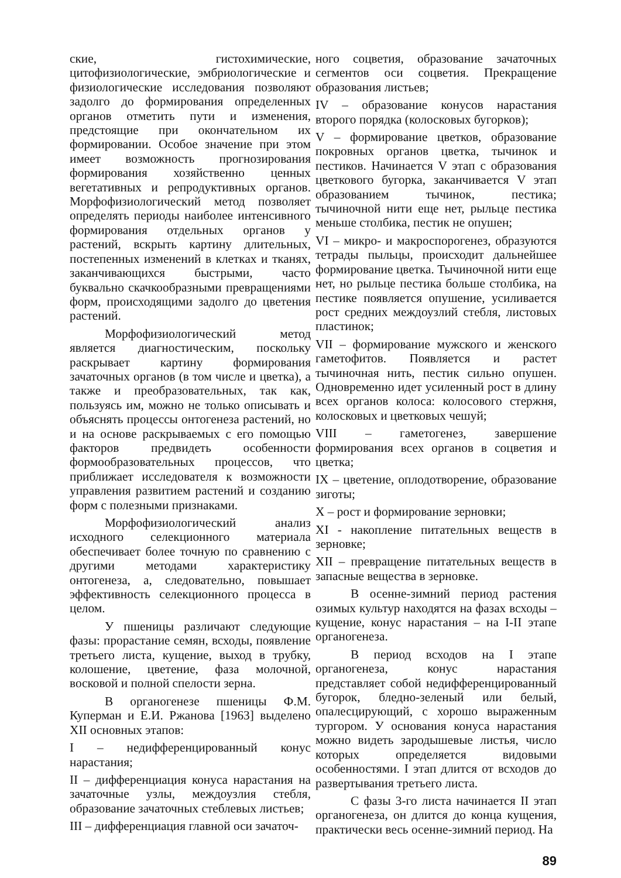ские, гистохимические, цитофизиологические, эмбриологические и физиологические исследования позволяют задолго до формирования определенных органов отметить пути и изменения, предстоящие при окончательном их формировании. Особое значение при этом имеет возможность прогнозирования формирования хозяйственно ценных вегетативных и репродуктивных органов. Морфофизиологический метод позволяет определять периоды наиболее интенсивного формирования отдельных органов у растений, вскрыть картину длительных, постепенных изменений в клетках и тканях, заканчивающихся быстрыми, часто буквально скачкообразными превращениями форм, происходящими задолго до цветения растений.
Морфофизиологический метод является диагностическим, поскольку раскрывает картину формирования зачаточных органов (в том числе и цветка), а также и преобразовательных, так как, пользуясь им, можно не только описывать и объяснять процессы онтогенеза растений, но и на основе раскрываемых с его помощью факторов предвидеть особенности формообразовательных процессов, что приближает исследователя к возможности управления развитием растений и созданию форм с полезными признаками.
Морфофизиологический анализ исходного селекционного материала обеспечивает более точную по сравнению с другими методами характеристику онтогенеза, а, следовательно, повышает эффективность селекционного процесса в целом.
У пшеницы различают следующие фазы: прорастание семян, всходы, появление третьего листа, кущение, выход в трубку, колошение, цветение, фаза молочной, восковой и полной спелости зерна.
В органогенезе пшеницы Ф.М. Куперман и Е.И. Ржанова [1963] выделено XII основных этапов:
I – недифференцированный конус нарастания;
II – дифференциация конуса нарастания на зачаточные узлы, междоузлия стебля, образование зачаточных стеблевых листьев;
III – дифференциация главной оси зачаточ-
ного соцветия, образование зачаточных сегментов оси соцветия. Прекращение образования листьев;
IV – образование конусов нарастания второго порядка (колосковых бугорков);
V – формирование цветков, образование покровных органов цветка, тычинок и пестиков. Начинается V этап с образования цветкового бугорка, заканчивается V этап образованием тычинок, пестика; тычиночной нити еще нет, рыльце пестика меньше столбика, пестик не опушен;
VI – микро- и макроспорогенез, образуются тетрады пыльцы, происходит дальнейшее формирование цветка. Тычиночной нити еще нет, но рыльце пестика больше столбика, на пестике появляется опушение, усиливается рост средних междоузлий стебля, листовых пластинок;
VII – формирование мужского и женского гаметофитов. Появляется и растет тычиночная нить, пестик сильно опушен. Одновременно идет усиленный рост в длину всех органов колоса: колосового стержня, колосковых и цветковых чешуй;
VIII – гаметогенез, завершение формирования всех органов в соцветия и цветка;
IX – цветение, оплодотворение, образование зиготы;
X – рост и формирование зерновки;
XI - накопление питательных веществ в зерновке;
XII – превращение питательных веществ в запасные вещества в зерновке.
В осенне-зимний период растения озимых культур находятся на фазах всходы – кущение, конус нарастания – на I-II этапе органогенеза.
В период всходов на I этапе органогенеза, конус нарастания представляет собой недифференцированный бугорок, бледно-зеленый или белый, опалесцирующий, с хорошо выраженным тургором. У основания конуса нарастания можно видеть зародышевые листья, число которых определяется видовыми особенностями. I этап длится от всходов до развертывания третьего листа.
С фазы 3-го листа начинается II этап органогенеза, он длится до конца кущения, практически весь осенне-зимний период. На
89